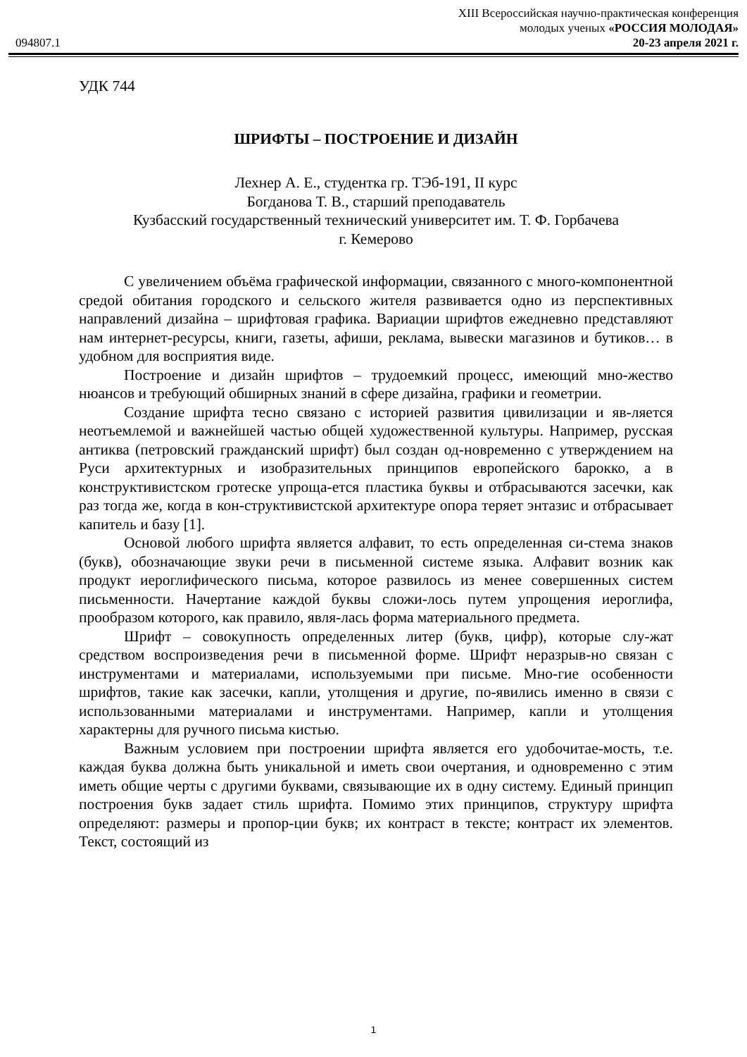XIII Всероссийская научно-практическая конференция
молодых ученых «РОССИЯ МОЛОДАЯ»
094807.1 20-23 апреля 2021 г.
УДК 744
ШРИФТЫ – ПОСТРОЕНИЕ И ДИЗАЙН
Лехнер А. Е., студентка гр. ТЭб-191, II курс
Богданова Т. В., старший преподаватель
Кузбасский государственный технический университет им. Т. Ф. Горбачева
г. Кемерово
С увеличением объёма графической информации, связанного с много-компонентной средой обитания городского и сельского жителя развивается одно из перспективных направлений дизайна – шрифтовая графика. Вариации шрифтов ежедневно представляют нам интернет-ресурсы, книги, газеты, афиши, реклама, вывески магазинов и бутиков… в удобном для восприятия виде.
Построение и дизайн шрифтов – трудоемкий процесс, имеющий мно-жество нюансов и требующий обширных знаний в сфере дизайна, графики и геометрии.
Создание шрифта тесно связано с историей развития цивилизации и яв-ляется неотъемлемой и важнейшей частью общей художественной культуры. Например, русская антиква (петровский гражданский шрифт) был создан од-новременно с утверждением на Руси архитектурных и изобразительных принципов европейского барокко, а в конструктивистском гротеске упроща-ется пластика буквы и отбрасываются засечки, как раз тогда же, когда в кон-структивистской архитектуре опора теряет энтазис и отбрасывает капитель и базу [1].
Основой любого шрифта является алфавит, то есть определенная си-стема знаков (букв), обозначающие звуки речи в письменной системе языка. Алфавит возник как продукт иероглифического письма, которое развилось из менее совершенных систем письменности. Начертание каждой буквы сложи-лось путем упрощения иероглифа, прообразом которого, как правило, явля-лась форма материального предмета.
Шрифт – совокупность определенных литер (букв, цифр), которые слу-жат средством воспроизведения речи в письменной форме. Шрифт неразрыв-но связан с инструментами и материалами, используемыми при письме. Мно-гие особенности шрифтов, такие как засечки, капли, утолщения и другие, по-явились именно в связи с использованными материалами и инструментами. Например, капли и утолщения характерны для ручного письма кистью.
Важным условием при построении шрифта является его удобочитае-мость, т.е. каждая буква должна быть уникальной и иметь свои очертания, и одновременно с этим иметь общие черты с другими буквами, связывающие их в одну систему. Единый принцип построения букв задает стиль шрифта. Помимо этих принципов, структуру шрифта определяют: размеры и пропор-ции букв; их контраст в тексте; контраст их элементов. Текст, состоящий из
1